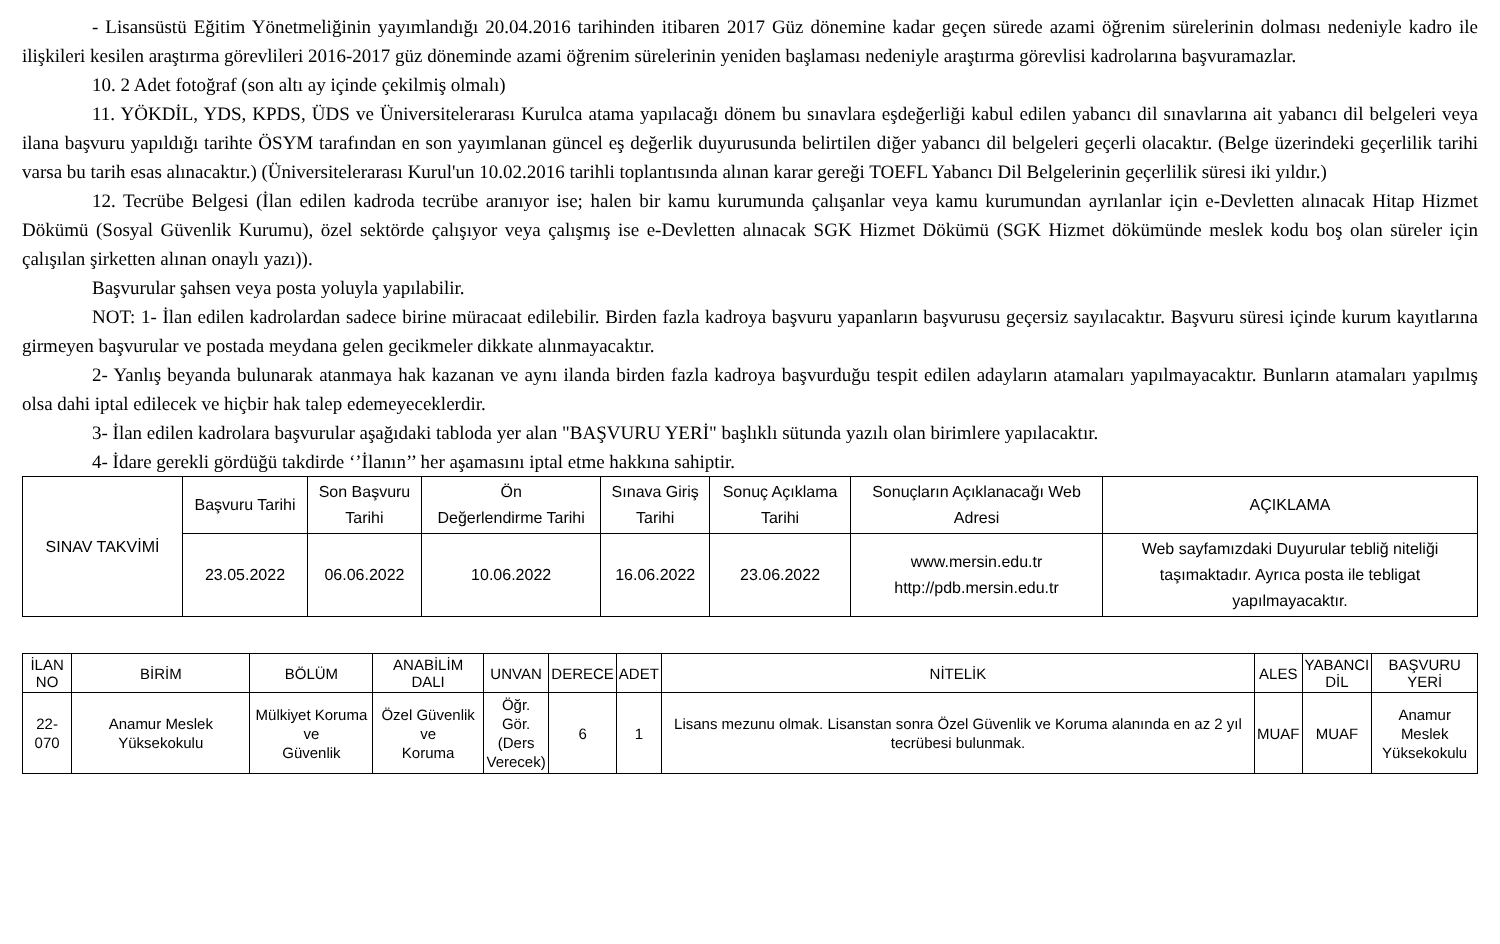- Lisansüstü Eğitim Yönetmeliğinin yayımlandığı 20.04.2016 tarihinden itibaren 2017 Güz dönemine kadar geçen sürede azami öğrenim sürelerinin dolması nedeniyle kadro ile ilişkileri kesilen araştırma görevlileri 2016-2017 güz döneminde azami öğrenim sürelerinin yeniden başlaması nedeniyle araştırma görevlisi kadrolarına başvuramazlar.
10. 2 Adet fotoğraf (son altı ay içinde çekilmiş olmalı)
11. YÖKDİL, YDS, KPDS, ÜDS ve Üniversitelerarası Kurulca atama yapılacağı dönem bu sınavlara eşdeğerliği kabul edilen yabancı dil sınavlarına ait yabancı dil belgeleri veya ilana başvuru yapıldığı tarihte ÖSYM tarafından en son yayımlanan güncel eş değerlik duyurusunda belirtilen diğer yabancı dil belgeleri geçerli olacaktır. (Belge üzerindeki geçerlilik tarihi varsa bu tarih esas alınacaktır.) (Üniversitelerarası Kurul'un 10.02.2016 tarihli toplantısında alınan karar gereği TOEFL Yabancı Dil Belgelerinin geçerlilik süresi iki yıldır.)
12. Tecrübe Belgesi (İlan edilen kadroda tecrübe aranıyor ise; halen bir kamu kurumunda çalışanlar veya kamu kurumundan ayrılanlar için e-Devletten alınacak Hitap Hizmet Dökümü (Sosyal Güvenlik Kurumu), özel sektörde çalışıyor veya çalışmış ise e-Devletten alınacak SGK Hizmet Dökümü (SGK Hizmet dökümünde meslek kodu boş olan süreler için çalışılan şirketten alınan onaylı yazı)).
Başvurular şahsen veya posta yoluyla yapılabilir.
NOT: 1- İlan edilen kadrolardan sadece birine müracaat edilebilir. Birden fazla kadroya başvuru yapanların başvurusu geçersiz sayılacaktır. Başvuru süresi içinde kurum kayıtlarına girmeyen başvurular ve postada meydana gelen gecikmeler dikkate alınmayacaktır.
2- Yanlış beyanda bulunarak atanmaya hak kazanan ve aynı ilanda birden fazla kadroya başvurduğu tespit edilen adayların atamaları yapılmayacaktır. Bunların atamaları yapılmış olsa dahi iptal edilecek ve hiçbir hak talep edemeyeceklerdir.
3- İlan edilen kadrolara başvurular aşağıdaki tabloda yer alan "BAŞVURU YERİ" başlıklı sütunda yazılı olan birimlere yapılacaktır.
4- İdare gerekli gördüğü takdirde ‘’İlanın’’ her aşamasını iptal etme hakkına sahiptir.
| SINAV TAKVİMİ | Başvuru Tarihi | Son Başvuru Tarihi | Ön Değerlendirme Tarihi | Sınava Giriş Tarihi | Sonuç Açıklama Tarihi | Sonuçların Açıklanacağı Web Adresi | AÇIKLAMA |
| | 23.05.2022 | 06.06.2022 | 10.06.2022 | 16.06.2022 | 23.06.2022 | www.mersin.edu.tr http://pdb.mersin.edu.tr | Web sayfamızdaki Duyurular tebliğ niteliği taşımaktadır. Ayrıca posta ile tebligat yapılmayacaktır. |
| İLAN NO | BİRİM | BÖLÜM | ANABİLİM DALI | UNVAN | DERECE | ADET | NİTELİK | ALES | YABANCI DİL | BAŞVURU YERİ |
| --- | --- | --- | --- | --- | --- | --- | --- | --- | --- | --- |
| 22-070 | Anamur Meslek Yüksekokulu | Mülkiyet Koruma ve Güvenlik | Özel Güvenlik ve Koruma | Öğr. Gör. (Ders Verecek) | 6 | 1 | Lisans mezunu olmak. Lisanstan sonra Özel Güvenlik ve Koruma alanında en az 2 yıl tecrübesi bulunmak. | MUAF | MUAF | Anamur Meslek Yüksekokulu |